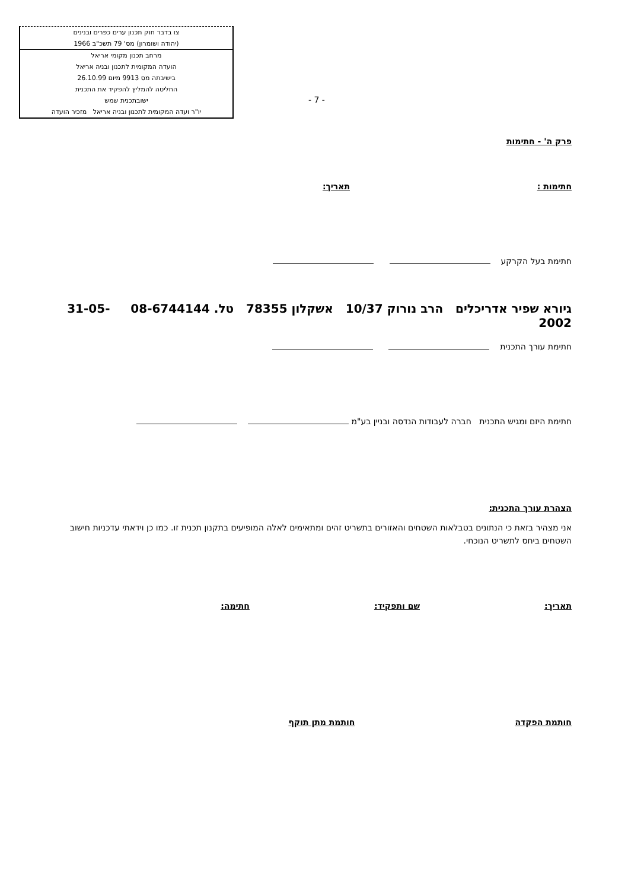צו בדבר חוק תכנון ערים כפרים ובנינים
(יהודה ושומרון) מס' 79 תשכ"ב 1966
מרחב תכנון מקומי אריאל
הועדה המקומית לתכנון ובניה אריאל
בישיבתה מס 9913 מיום 26.10.99
החליטה להמליץ להפקיד את התכנית
ישובתכנית שמש
יו"ר ועדה המקומית לתכנון ובניה אריאל מזכיר הועדה
- 7 -
פרק ה' - חתימות
חתימות : תאריך:
חתימת בעל הקרקע
גיורא שפיר אדריכלים הרב נורוק 10/37 אשקלון 78355 טל. 08-6744144 31-05-2002
חתימת עורך התכנית
חתימת היזם ומגיש התכנית חברה לעבודות הנדסה ובניין בע"מ
הצהרת עורך התכנית:
אני מצהיר בזאת כי הנתונים בטבלאות השטחים והאזורים בתשריט זהים ומתאימים לאלה המופיעים בתקנון תכנית זו. כמו כן וידאתי עדכניות חישוב השטחים ביחס לתשריט הנוכחי.
תאריך: שם ותפקיד: חתימה:
חותמת הפקדה חותמת מתן תוקף